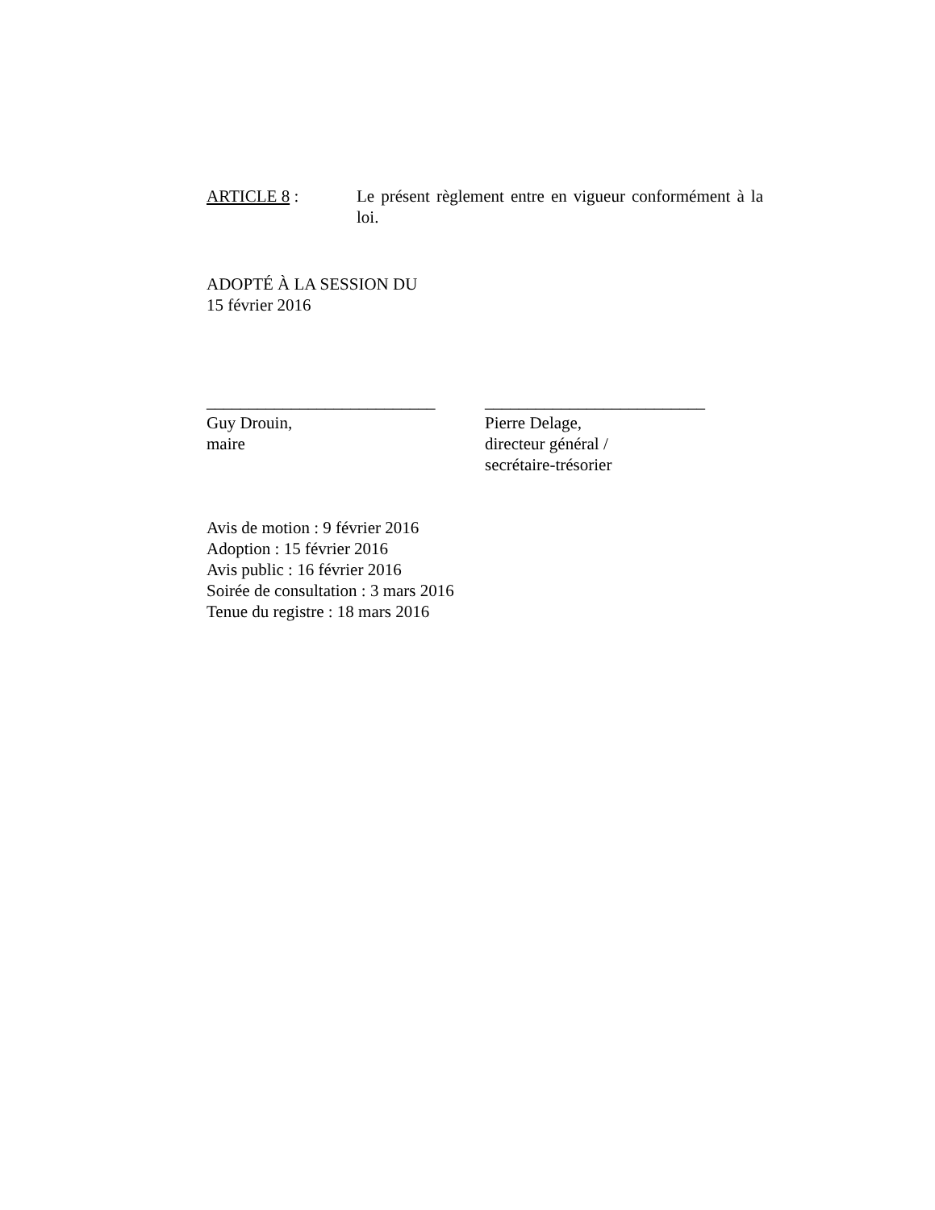ARTICLE 8 : Le présent règlement entre en vigueur conformément à la loi.
ADOPTÉ À LA SESSION DU
15 février 2016
___________________________
Guy Drouin,
maire
__________________________
Pierre Delage,
directeur général /
secrétaire-trésorier
Avis de motion : 9 février 2016
Adoption : 15 février 2016
Avis public : 16 février 2016
Soirée de consultation : 3 mars 2016
Tenue du registre : 18 mars 2016